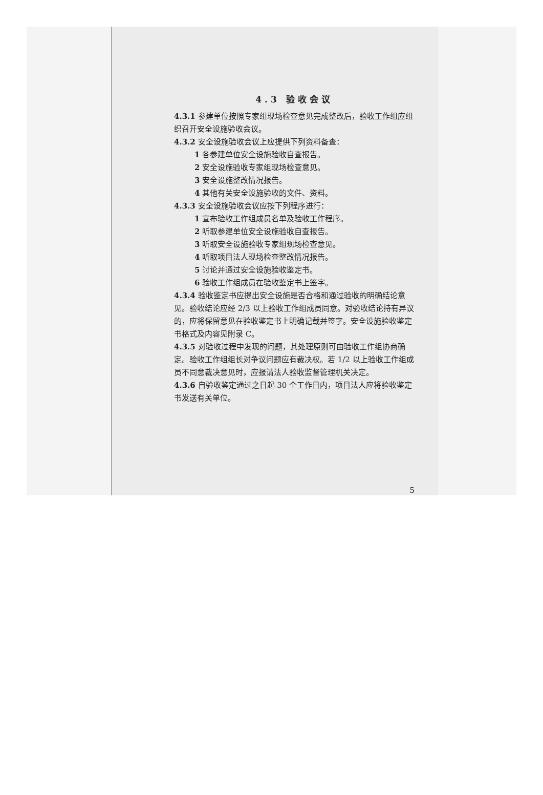4.3 验收会议
4.3.1 参建单位按照专家组现场检查意见完成整改后，验收工作组应组织召开安全设施验收会议。
4.3.2 安全设施验收会议上应提供下列资料备查：
1 各参建单位安全设施验收自查报告。
2 安全设施验收专家组现场检查意见。
3 安全设施整改情况报告。
4 其他有关安全设施验收的文件、资料。
4.3.3 安全设施验收会议应按下列程序进行：
1 宣布验收工作组成员名单及验收工作程序。
2 听取参建单位安全设施验收自查报告。
3 听取安全设施验收专家组现场检查意见。
4 听取项目法人现场检查整改情况报告。
5 讨论并通过安全设施验收鉴定书。
6 验收工作组成员在验收鉴定书上签字。
4.3.4 验收鉴定书应提出安全设施是否合格和通过验收的明确结论意见。验收结论应经 2/3 以上验收工作组成员同意。对验收结论持有异议的，应将保留意见在验收鉴定书上明确记载并签字。安全设施验收鉴定书格式及内容见附录 C。
4.3.5 对验收过程中发现的问题，其处理原则可由验收工作组协商确定。验收工作组组长对争议问题应有裁决权。若 1/2 以上验收工作组成员不同意裁决意见时，应报请法人验收监督管理机关决定。
4.3.6 自验收鉴定通过之日起 30 个工作日内，项目法人应将验收鉴定书发送有关单位。
5